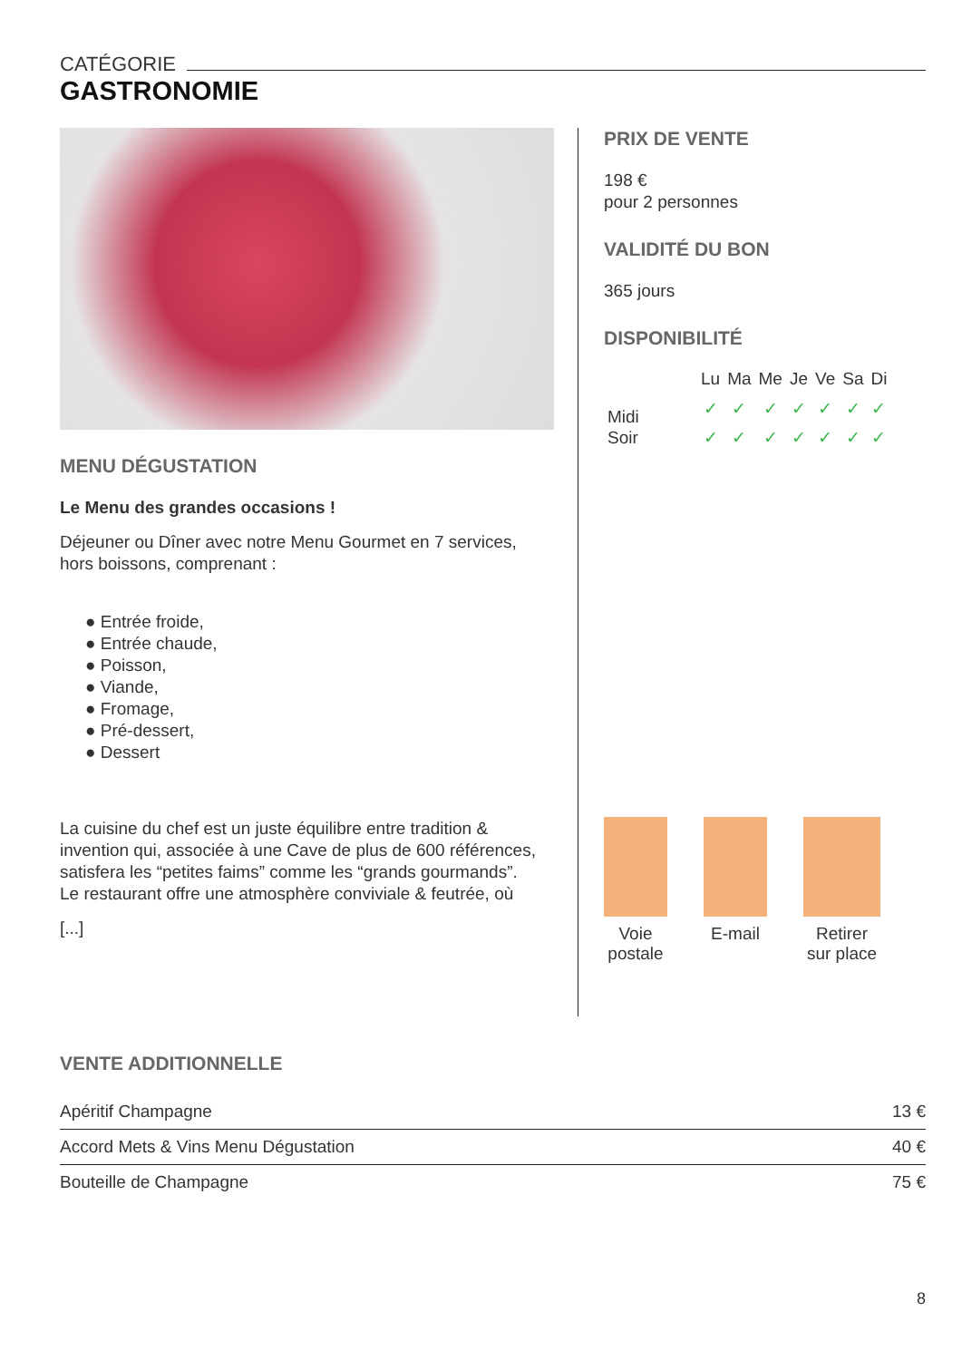CATÉGORIE
GASTRONOMIE
MENU DÉGUSTATION
Le Menu des grandes occasions !
Déjeuner ou Dîner avec notre Menu Gourmet en 7 services, hors boissons, comprenant :
● Entrée froide,
● Entrée chaude,
● Poisson,
● Viande,
● Fromage,
● Pré-dessert,
● Dessert
La cuisine du chef est un juste équilibre entre tradition & invention qui, associée à une Cave de plus de 600 références, satisfera les “petites faims” comme les “grands gourmands”.
Le restaurant offre une atmosphère conviviale & feutrée, où
[...]
PRIX DE VENTE
198 €
pour 2 personnes
VALIDITÉ DU BON
365 jours
DISPONIBILITÉ
| | Lu | Ma | Me | Je | Ve | Sa | Di |
| --- | --- | --- | --- | --- | --- | --- | --- |
| Midi | ✓ | ✓ | ✓ | ✓ | ✓ | ✓ | ✓ |
| Soir | ✓ | ✓ | ✓ | ✓ | ✓ | ✓ | ✓ |
Voie
postale
E-mail Retirer
sur place
VENTE ADDITIONNELLE
| Apéritif Champagne | 13 € |
| Accord Mets & Vins Menu Dégustation | 40 € |
| Bouteille de Champagne | 75 € |
8